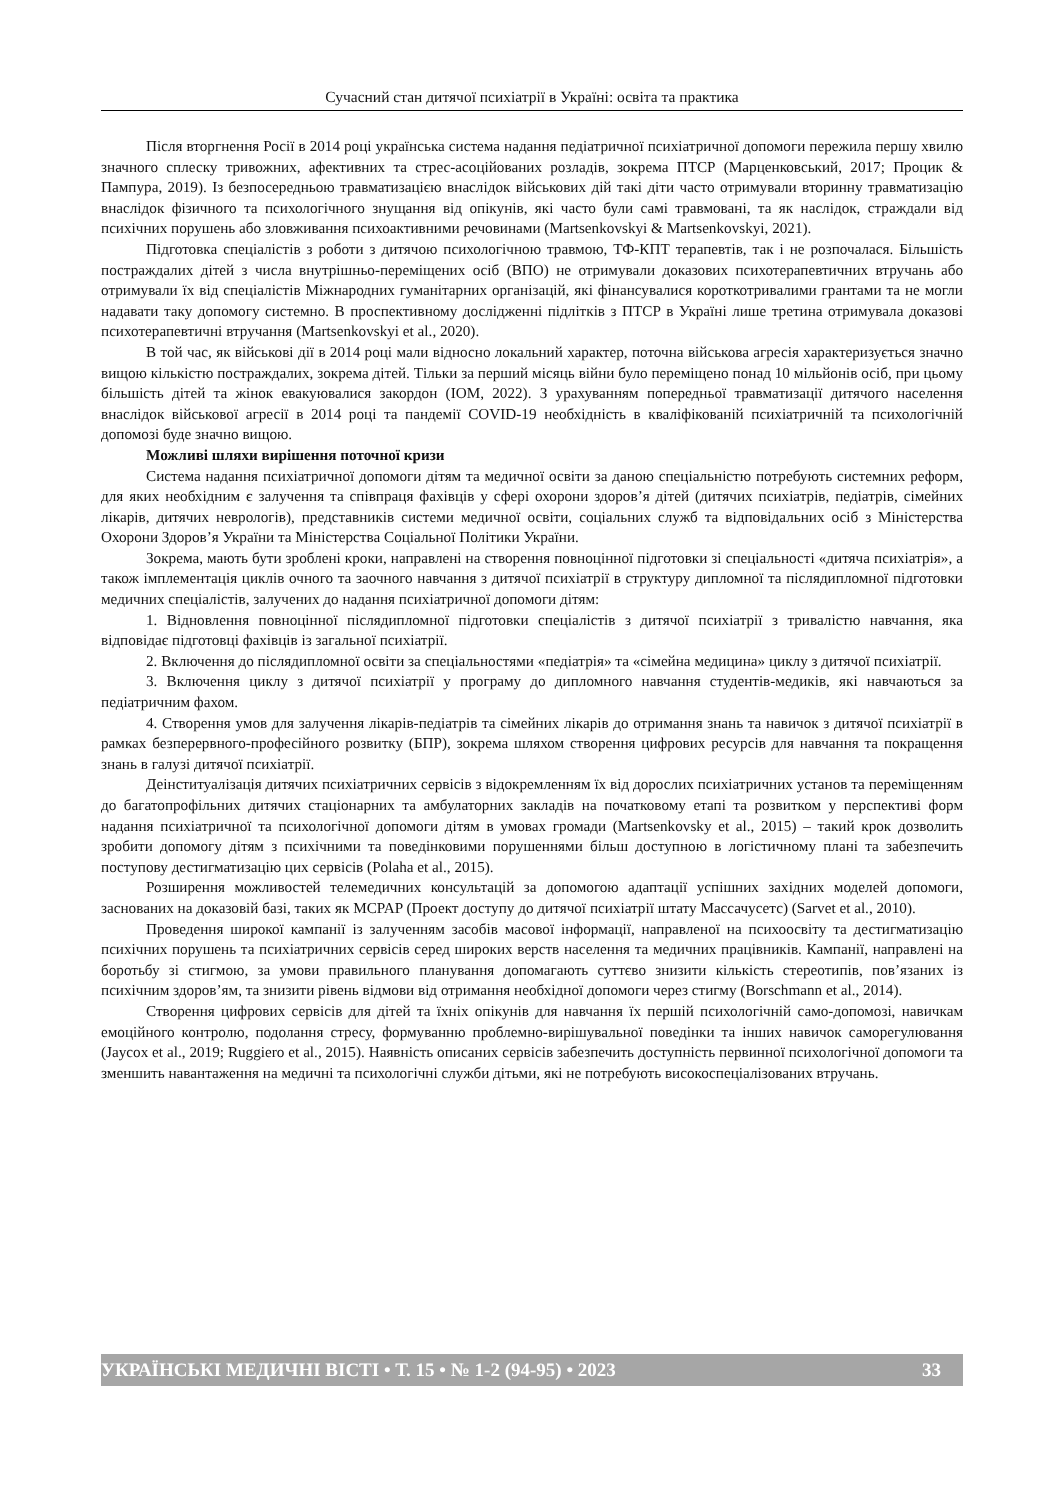Сучасний стан дитячої психіатрії в Україні: освіта та практика
Після вторгнення Росії в 2014 році українська система надання педіатричної психіатричної допомоги пережила першу хвилю значного сплеску тривожних, афективних та стрес-асоційованих розладів, зокрема ПТСР (Марценковський, 2017; Процик & Пампура, 2019). Із безпосередньою травматизацією внаслідок військових дій такі діти часто отримували вторинну травматизацію внаслідок фізичного та психологічного знущання від опікунів, які часто були самі травмовані, та як наслідок, страждали від психічних порушень або зловживання психоактивними речовинами (Martsenkovskyi & Martsenkovskyi, 2021).
Підготовка спеціалістів з роботи з дитячою психологічною травмою, ТФ-КПТ терапевтів, так і не розпочалася. Більшість постраждалих дітей з числа внутрішньо-переміщених осіб (ВПО) не отримували доказових психотерапевтичних втручань або отримували їх від спеціалістів Міжнародних гуманітарних організацій, які фінансувалися короткотривалими грантами та не могли надавати таку допомогу системно. В проспективному дослідженні підлітків з ПТСР в Україні лише третина отримувала доказові психотерапевтичні втручання (Martsenkovskyi et al., 2020).
В той час, як військові дії в 2014 році мали відносно локальний характер, поточна військова агресія характеризується значно вищою кількістю постраждалих, зокрема дітей. Тільки за перший місяць війни було переміщено понад 10 мільйонів осіб, при цьому більшість дітей та жінок евакуювалися закордон (IOM, 2022). З урахуванням попередньої травматизації дитячого населення внаслідок військової агресії в 2014 році та пандемії COVID-19 необхідність в кваліфікованій психіатричній та психологічній допомозі буде значно вищою.
Можливі шляхи вирішення поточної кризи
Система надання психіатричної допомоги дітям та медичної освіти за даною спеціальністю потребують системних реформ, для яких необхідним є залучення та співпраця фахівців у сфері охорони здоров’я дітей (дитячих психіатрів, педіатрів, сімейних лікарів, дитячих неврологів), представників системи медичної освіти, соціальних служб та відповідальних осіб з Міністерства Охорони Здоров’я України та Міністерства Соціальної Політики України.
Зокрема, мають бути зроблені кроки, направлені на створення повноцінної підготовки зі спеціальності «дитяча психіатрія», а також імплементація циклів очного та заочного навчання з дитячої психіатрії в структуру дипломної та післядипломної підготовки медичних спеціалістів, залучених до надання психіатричної допомоги дітям:
1. Відновлення повноцінної післядипломної підготовки спеціалістів з дитячої психіатрії з тривалістю навчання, яка відповідає підготовці фахівців із загальної психіатрії.
2. Включення до післядипломної освіти за спеціальностями «педіатрія» та «сімейна медицина» циклу з дитячої психіатрії.
3. Включення циклу з дитячої психіатрії у програму до дипломного навчання студентів-медиків, які навчаються за педіатричним фахом.
4. Створення умов для залучення лікарів-педіатрів та сімейних лікарів до отримання знань та навичок з дитячої психіатрії в рамках безперервного-професійного розвитку (БПР), зокрема шляхом створення цифрових ресурсів для навчання та покращення знань в галузі дитячої психіатрії.
Деінституалізація дитячих психіатричних сервісів з відокремленням їх від дорослих психіатричних установ та переміщенням до багатопрофільних дитячих стаціонарних та амбулаторних закладів на початковому етапі та розвитком у перспективі форм надання психіатричної та психологічної допомоги дітям в умовах громади (Martsenkovsky et al., 2015) – такий крок дозволить зробити допомогу дітям з психічними та поведінковими порушеннями більш доступною в логістичному плані та забезпечить поступову дестигматизацію цих сервісів (Polaha et al., 2015).
Розширення можливостей телемедичних консультацій за допомогою адаптації успішних західних моделей допомоги, заснованих на доказовій базі, таких як MCPAP (Проект доступу до дитячої психіатрії штату Массачусетс) (Sarvet et al., 2010).
Проведення широкої кампанії із залученням засобів масової інформації, направленої на психоосвіту та дестигматизацію психічних порушень та психіатричних сервісів серед широких верств населення та медичних працівників. Кампанії, направлені на боротьбу зі стигмою, за умови правильного планування допомагають суттєво знизити кількість стереотипів, пов’язаних із психічним здоров’ям, та знизити рівень відмови від отримання необхідної допомоги через стигму (Borschmann et al., 2014).
Створення цифрових сервісів для дітей та їхніх опікунів для навчання їх першій психологічній само-допомозі, навичкам емоційного контролю, подолання стресу, формуванню проблемно-вирішувальної поведінки та інших навичок саморегулювання (Jaycox et al., 2019; Ruggiero et al., 2015). Наявність описаних сервісів забезпечить доступність первинної психологічної допомоги та зменшить навантаження на медичні та психологічні служби дітьми, які не потребують високоспеціалізованих втручань.
УКРАЇНСЬКІ МЕДИЧНІ ВІСТІ • Т. 15 • № 1-2 (94-95) • 2023 33